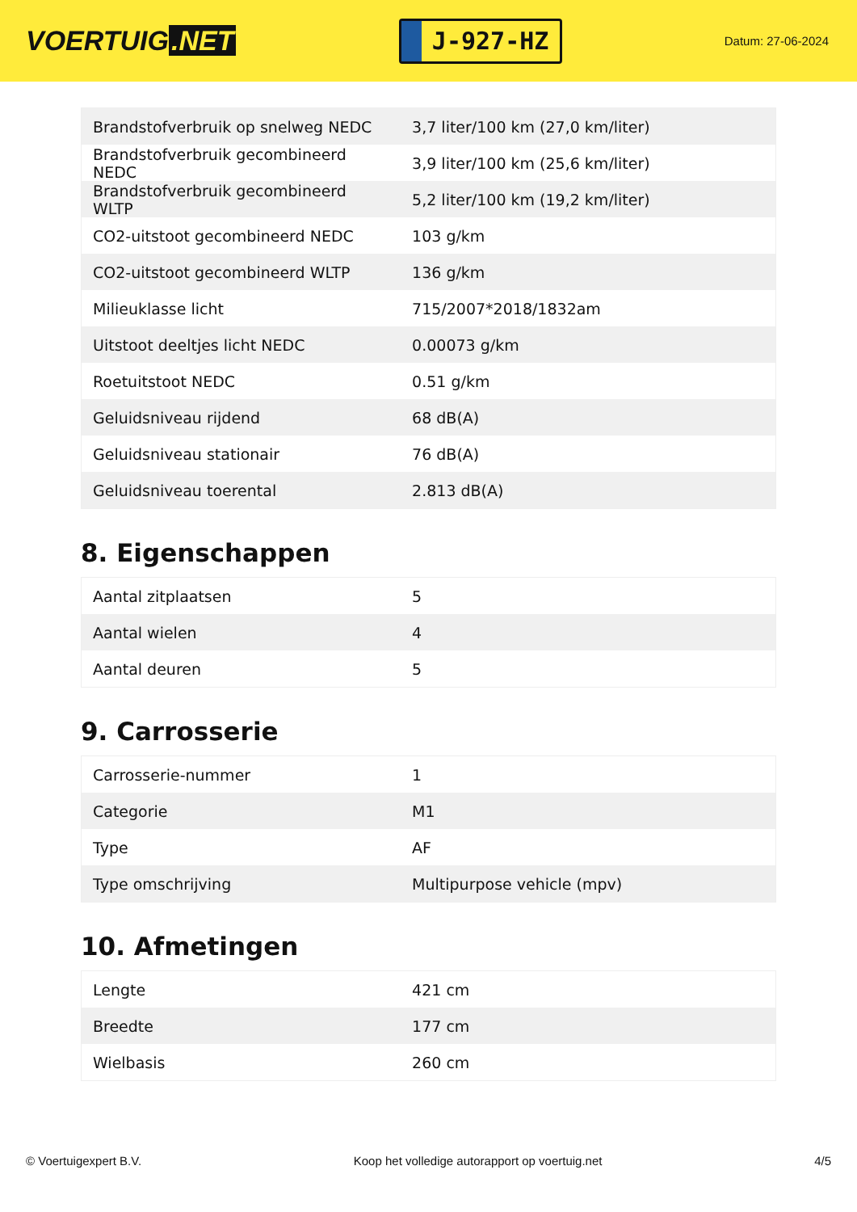VOERTUIG.NET
J-927-HZ
Datum: 27-06-2024
| Brandstofverbruik op snelweg NEDC | 3,7 liter/100 km (27,0 km/liter) |
| Brandstofverbruik gecombineerd NEDC | 3,9 liter/100 km (25,6 km/liter) |
| Brandstofverbruik gecombineerd WLTP | 5,2 liter/100 km (19,2 km/liter) |
| CO2-uitstoot gecombineerd NEDC | 103 g/km |
| CO2-uitstoot gecombineerd WLTP | 136 g/km |
| Milieuklasse licht | 715/2007*2018/1832am |
| Uitstoot deeltjes licht NEDC | 0.00073 g/km |
| Roetuitstoot NEDC | 0.51 g/km |
| Geluidsniveau rijdend | 68 dB(A) |
| Geluidsniveau stationair | 76 dB(A) |
| Geluidsniveau toerental | 2.813 dB(A) |
8. Eigenschappen
| Aantal zitplaatsen | 5 |
| Aantal wielen | 4 |
| Aantal deuren | 5 |
9. Carrosserie
| Carrosserie-nummer | 1 |
| Categorie | M1 |
| Type | AF |
| Type omschrijving | Multipurpose vehicle (mpv) |
10. Afmetingen
| Lengte | 421 cm |
| Breedte | 177 cm |
| Wielbasis | 260 cm |
© Voertuigexpert B.V. Koop het volledige autorapport op voertuig.net 4/5